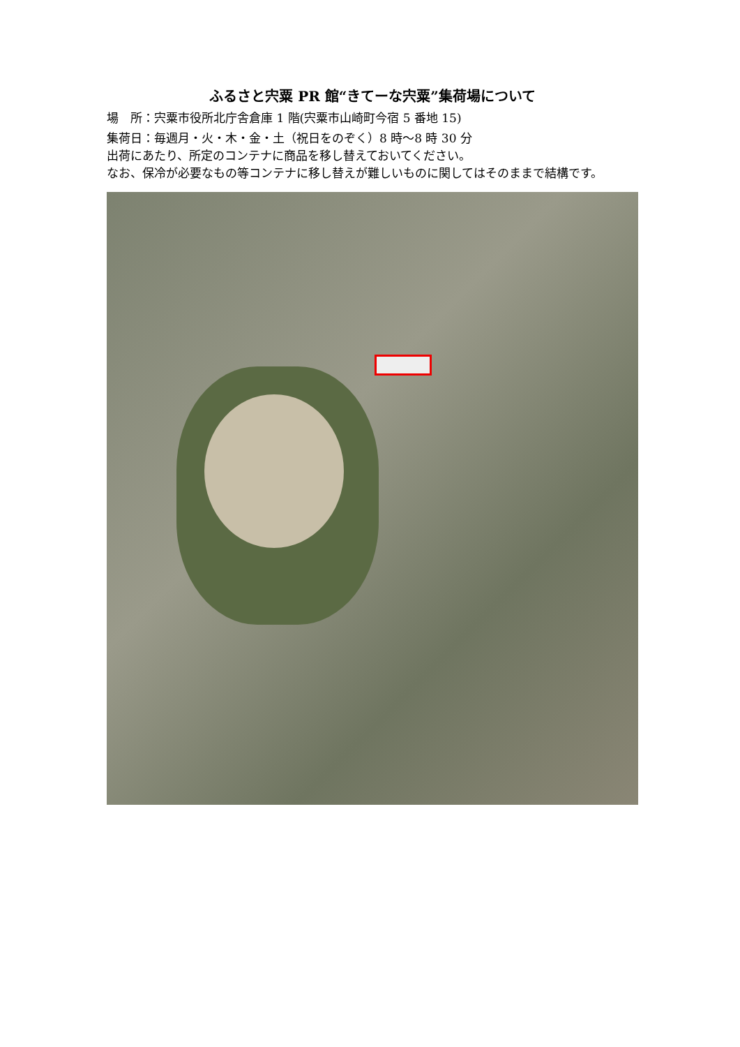ふるさと宍粟 PR 館“きてーな宍粟”集荷場について
場　所：宍粟市役所北庁舎倉庫 1 階(宍粟市山崎町今宿 5 番地 15)
集荷日：毎週月・火・木・金・土（祝日をのぞく）8 時～8 時 30 分
出荷にあたり、所定のコンテナに商品を移し替えておいてください。
なお、保冷が必要なもの等コンテナに移し替えが難しいものに関してはそのままで結構です。